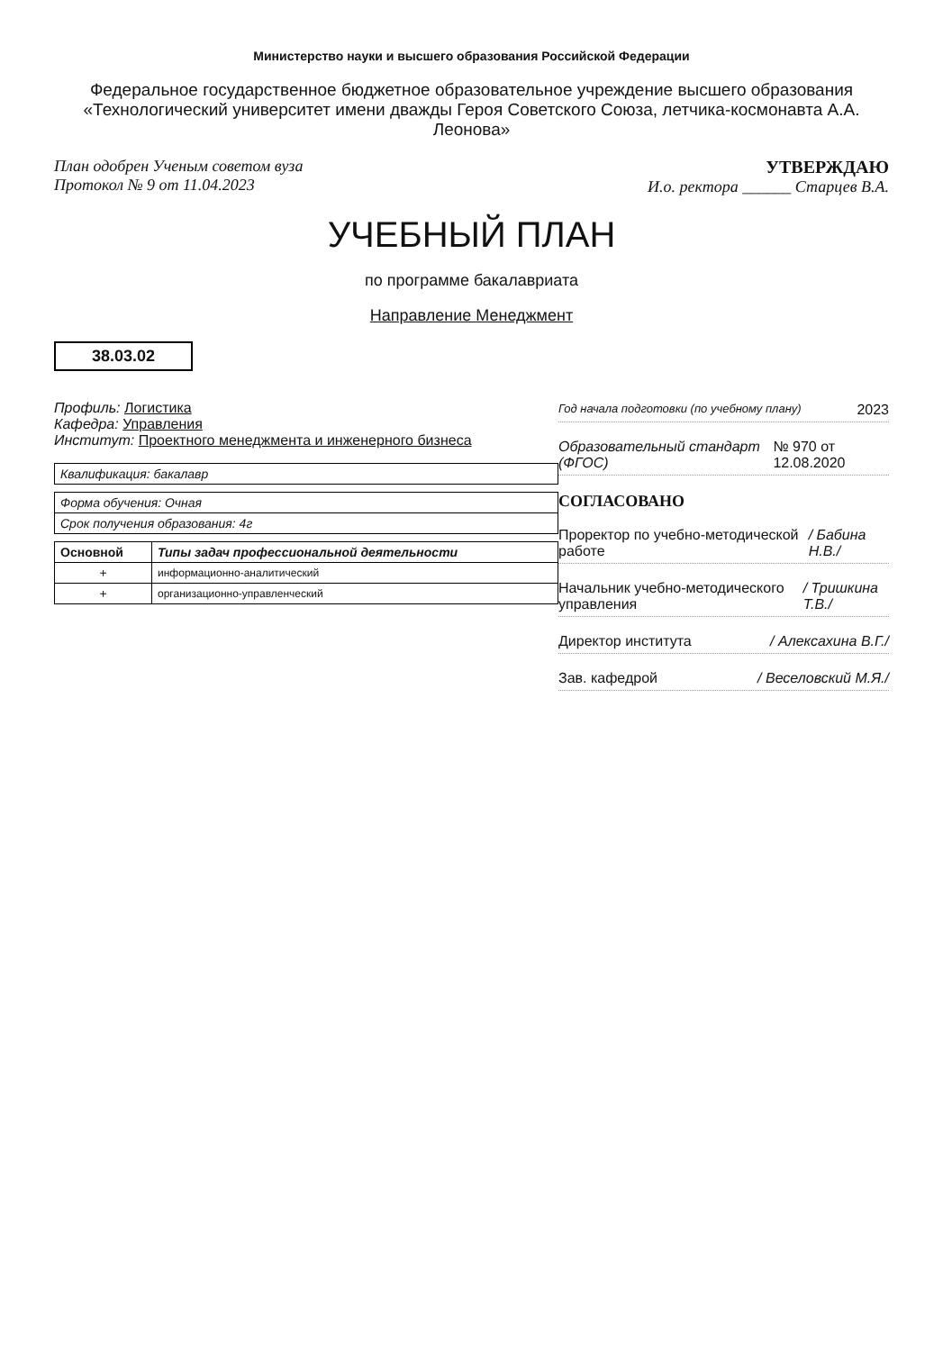Министерство науки и высшего образования Российской Федерации
Федеральное государственное бюджетное образовательное учреждение высшего образования «Технологический университет имени дважды Героя Советского Союза, летчика-космонавта А.А. Леонова»
План одобрен Ученым советом вуза
Протокол № 9 от 11.04.2023
УТВЕРЖДАЮ
И.о. ректора ______ Старцев В.А.
УЧЕБНЫЙ ПЛАН
по программе бакалавриата
Направление Менеджмент
38.03.02
Профиль: Логистика
Кафедра: Управления
Институт: Проектного менеджмента и инженерного бизнеса
| Квалификация: бакалавр |
| Форма обучения: Очная |
| Срок получения образования: 4г |
| Основной | Типы задач профессиональной деятельности |
| --- | --- |
| + | информационно-аналитический |
| + | организационно-управленческий |
Год начала подготовки (по учебному плану) 2023
Образовательный стандарт (ФГОС) № 970 от 12.08.2020
СОГЛАСОВАНО
Проректор по учебно-методической работе / Бабина Н.В./
Начальник учебно-методического управления / Тришкина Т.В./
Директор института / Алексахина В.Г./
Зав. кафедрой / Веселовский М.Я./